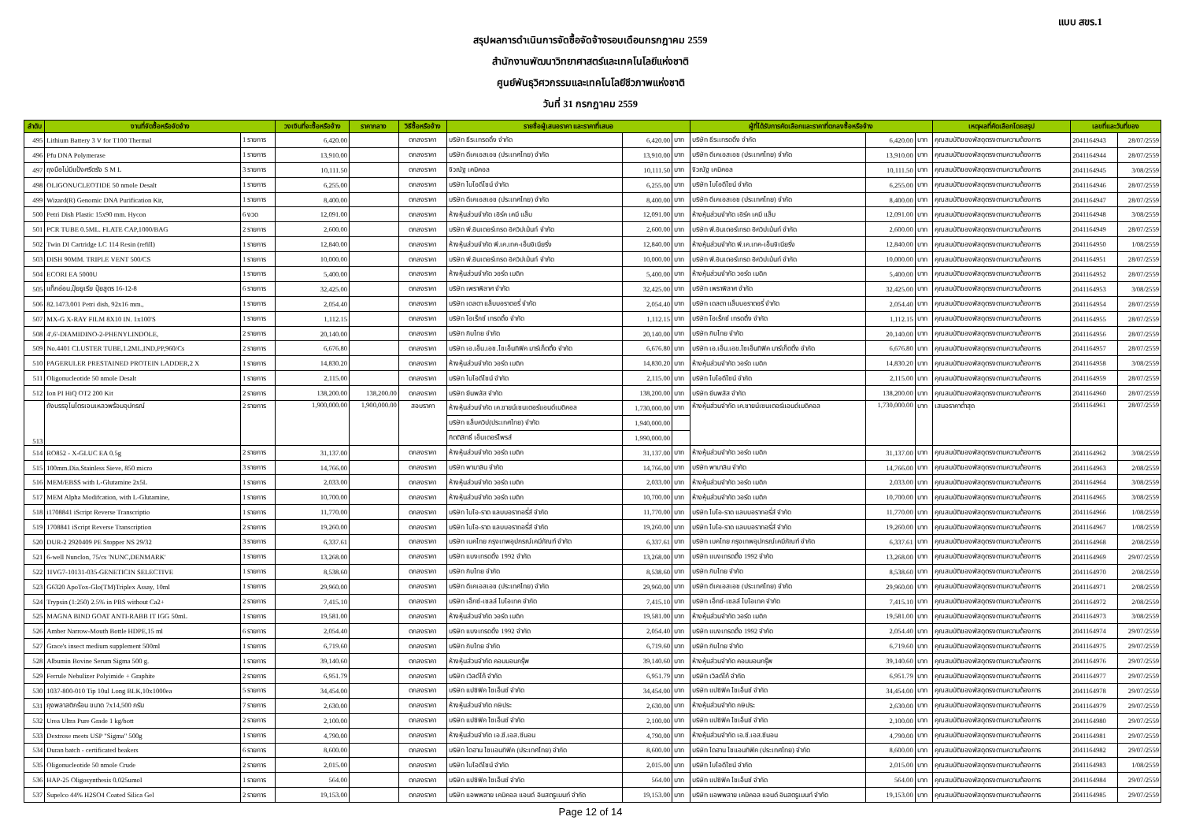แบบ สขร.1
สรุปผลการดำเนินการจัดซื้อจัดจ้างรอบเดือนกรกฎาคม 2559
สำนักงานพัฒนาวิทยาศาสตร์และเทคโนโลยีแห่งชาติ
ศูนย์พันธุวิศวกรรมและเทคโนโลยีชีวภาพแห่งชาติ
วันที่ 31 กรกฎาคม 2559
| ลำดับ | งานที่จัดซื้อหรือจัดจ้าง | | วงเงินที่จะซื้อหรือจ้าง | ราคากลาง | วิธีซื้อหรือจ้าง | รายชื่อผู้เสนอราคา และราคาที่เสนอ | | | ผู้ที่ได้รับการคัดเลือกและราคาที่ตกลงซื้อหรือจ้าง | | | เหตุผลที่คัดเลือกโดยสรุป | เลขที่และวันที่ของ | |
| --- | --- | --- | --- | --- | --- | --- | --- | --- | --- | --- | --- | --- | --- | --- |
| 495 | Lithium Battery 3 V for T100 Thermal | 1 รายการ | 6,420.00 | | ตกลงราคา | บริษัท ธีระเทรดดิ้ง จำกัด | 6,420.00 | บาท | บริษัท ธีระเทรดดิ้ง จำกัด | 6,420.00 | บาท | คุณสมบัติของพัสดุตรงตามความต้องการ | 2041164943 | 28/07/2559 |
| 496 | Pfu DNA Polymerase | 1 รายการ | 13,910.00 | | ตกลงราคา | บริษัท ดีเคเอสเอช (ประเทศไทย) จำกัด | 13,910.00 | บาท | บริษัท ดีเคเอสเอช (ประเทศไทย) จำกัด | 13,910.00 | บาท | คุณสมบัติของพัสดุตรงตามความต้องการ | 2041164944 | 28/07/2559 |
| 497 | ถุงมือไม่มีแป้งศรีตรัง S M L | 3 รายการ | 10,111.50 | | ตกลงราคา | จิวณัฐ เคมิคอล | 10,111.50 | บาท | จิวณัฐ เคมิคอล | 10,111.50 | บาท | คุณสมบัติของพัสดุตรงตามความต้องการ | 2041164945 | 3/08/2559 |
| 498 | OLIGONUCLEOTIDE 50 nmole Desalt | 1 รายการ | 6,255.00 | | ตกลงราคา | บริษัท ไบโอดีไซน์ จำกัด | 6,255.00 | บาท | บริษัท ไบโอดีไซน์ จำกัด | 6,255.00 | บาท | คุณสมบัติของพัสดุตรงตามความต้องการ | 2041164946 | 28/07/2559 |
| 499 | Wizard(R) Genomic DNA Purification Kit, | 1 รายการ | 8,400.00 | | ตกลงราคา | บริษัท ดีเคเอสเอช (ประเทศไทย) จำกัด | 8,400.00 | บาท | บริษัท ดีเคเอสเอช (ประเทศไทย) จำกัด | 8,400.00 | บาท | คุณสมบัติของพัสดุตรงตามความต้องการ | 2041164947 | 28/07/2559 |
| 500 | Petri Dish Plastic 15x90 mm. Hycon | 6 งวด | 12,091.00 | | ตกลงราคา | ห้างหุ้นส่วนจำกัด เอิร์ค เคมี แล็บ | 12,091.00 | บาท | ห้างหุ้นส่วนจำกัด เอิร์ค เคมี แล็บ | 12,091.00 | บาท | คุณสมบัติของพัสดุตรงตามความต้องการ | 2041164948 | 3/08/2559 |
| 501 | PCR TUBE 0.5ML. FLATE CAP,1000/BAG | 2 รายการ | 2,600.00 | | ตกลงราคา | บริษัท พี.อินเตอร์เทรด อิควิปเม้นท์ จำกัด | 2,600.00 | บาท | บริษัท พี.อินเตอร์เทรด อิควิปเม้นท์ จำกัด | 2,600.00 | บาท | คุณสมบัติของพัสดุตรงตามความต้องการ | 2041164949 | 28/07/2559 |
| 502 | Twin DI Cartridge LC 114 Resin (refill) | 1 รายการ | 12,840.00 | | ตกลงราคา | ห้างหุ้นส่วนจำกัด พี.เค.เทค-เอ็นจิเนียริ่ง | 12,840.00 | บาท | ห้างหุ้นส่วนจำกัด พี.เค.เทค-เอ็นจิเนียริ่ง | 12,840.00 | บาท | คุณสมบัติของพัสดุตรงตามความต้องการ | 2041164950 | 1/08/2559 |
| 503 | DISH 90MM. TRIPLE VENT 500/CS | 1 รายการ | 10,000.00 | | ตกลงราคา | บริษัท พี.อินเตอร์เทรด อิควิปเม้นท์ จำกัด | 10,000.00 | บาท | บริษัท พี.อินเตอร์เทรด อิควิปเม้นท์ จำกัด | 10,000.00 | บาท | คุณสมบัติของพัสดุตรงตามความต้องการ | 2041164951 | 28/07/2559 |
| 504 | ECORI EA 5000U | 1 รายการ | 5,400.00 | | ตกลงราคา | ห้างหุ้นส่วนจำกัด วอร์ด เมดิก | 5,400.00 | บาท | ห้างหุ้นส่วนจำกัด วอร์ด เมดิก | 5,400.00 | บาท | คุณสมบัติของพัสดุตรงตามความต้องการ | 2041164952 | 28/07/2559 |
| 505 | แท็กอ่อน,ปุ๋ยยูเรีย ปุ๋ยสูตร 16-12-8 | 6 รายการ | 32,425.00 | | ตกลงราคา | บริษัท เพราพิลาศ จำกัด | 32,425.00 | บาท | บริษัท เพราพิลาศ จำกัด | 32,425.00 | บาท | คุณสมบัติของพัสดุตรงตามความต้องการ | 2041164953 | 3/08/2559 |
| 506 | 82.1473.001 Petri dish, 92x16 mm., | 1 รายการ | 2,054.40 | | ตกลงราคา | บริษัท เดลตา แล็บบอราตอรี่ จำกัด | 2,054.40 | บาท | บริษัท เดลตา แล็บบอราตอรี่ จำกัด | 2,054.40 | บาท | คุณสมบัติของพัสดุตรงตามความต้องการ | 2041164954 | 28/07/2559 |
| 507 | MX-G X-RAY FILM 8X10 IN. 1x100'S | 1 รายการ | 1,112.15 | | ตกลงราคา | บริษัท โอเร็กซ์ เทรดดิ้ง จำกัด | 1,112.15 | บาท | บริษัท โอเร็กซ์ เทรดดิ้ง จำกัด | 1,112.15 | บาท | คุณสมบัติของพัสดุตรงตามความต้องการ | 2041164955 | 28/07/2559 |
| 508 | 4',6'-DIAMIDINO-2-PHENYLINDOLE, | 2 รายการ | 20,140.00 | | ตกลงราคา | บริษัท กิบไทย จำกัด | 20,140.00 | บาท | บริษัท กิบไทย จำกัด | 20,140.00 | บาท | คุณสมบัติของพัสดุตรงตามความต้องการ | 2041164956 | 28/07/2559 |
| 509 | No.4401 CLUSTER TUBE,1.2ML,IND,PP,960/Cs | 2 รายการ | 6,676.80 | | ตกลงราคา | บริษัท เอ.เอ็น.เอช.ไซเอ็นทิฟิค มาร์เก็ตติ้ง จำกัด | 6,676.80 | บาท | บริษัท เอ.เอ็น.เอช.ไซเอ็นทิฟิค มาร์เก็ตติ้ง จำกัด | 6,676.80 | บาท | คุณสมบัติของพัสดุตรงตามความต้องการ | 2041164957 | 28/07/2559 |
| 510 | PAGERULER PRESTAINED PROTEIN LADDER,2 X | 1 รายการ | 14,830.20 | | ตกลงราคา | ห้างหุ้นส่วนจำกัด วอร์ด เมดิก | 14,830.20 | บาท | ห้างหุ้นส่วนจำกัด วอร์ด เมดิก | 14,830.20 | บาท | คุณสมบัติของพัสดุตรงตามความต้องการ | 2041164958 | 3/08/2559 |
| 511 | Oligonucleotide 50 nmole Desalt | 1 รายการ | 2,115.00 | | ตกลงราคา | บริษัท ไบโอดีไซน์ จำกัด | 2,115.00 | บาท | บริษัท ไบโอดีไซน์ จำกัด | 2,115.00 | บาท | คุณสมบัติของพัสดุตรงตามความต้องการ | 2041164959 | 28/07/2559 |
| 512 | Ion PI HiQ OT2 200 Kit | 2 รายการ | 138,200.00 | 138,200.00 | ตกลงราคา | บริษัท ยีนพลัส จำกัด | 138,200.00 | บาท | บริษัท ยีนพลัส จำกัด | 138,200.00 | บาท | คุณสมบัติของพัสดุตรงตามความต้องการ | 2041164960 | 28/07/2559 |
| 513 | ถังบรรจุไนโตรเจนเหลวพร้อมอุปกรณ์ | 2 รายการ | 1,900,000.00 | 1,900,000.00 | สอบราคา | ห้างหุ้นส่วนจำกัด เค.ซายน์เซนเตอร์แอนด์เมดิคอล | 1,730,000.00 | บาท | ห้างหุ้นส่วนจำกัด เค.ซายน์เซนเตอร์แอนด์เมดิคอล | 1,730,000.00 | บาท | เสนอราคาต่ำสุด | 2041164961 | 28/07/2559 |
| | | | | | | บริษัท แล็บควิป(ประเทศไทย) จำกัด | 1,940,000.00 | | | | | | | |
| | | | | | | กิตติสิทธิ์ เอ็นเตอร์ไพรส์ | 1,990,000.00 | | | | | | | |
| 514 | RO852 - X-GLUC EA 0.5g | 2 รายการ | 31,137.00 | | ตกลงราคา | ห้างหุ้นส่วนจำกัด วอร์ด เมดิก | 31,137.00 | บาท | ห้างหุ้นส่วนจำกัด วอร์ด เมดิก | 31,137.00 | บาท | คุณสมบัติของพัสดุตรงตามความต้องการ | 2041164962 | 3/08/2559 |
| 515 | 100mm.Dia.Stainless Sieve, 850 micro | 3 รายการ | 14,766.00 | | ตกลงราคา | บริษัท พามาลิน จำกัด | 14,766.00 | บาท | บริษัท พามาลิน จำกัด | 14,766.00 | บาท | คุณสมบัติของพัสดุตรงตามความต้องการ | 2041164963 | 2/08/2559 |
| 516 | MEM/EBSS with L-Glutamine 2x5L | 1 รายการ | 2,033.00 | | ตกลงราคา | ห้างหุ้นส่วนจำกัด วอร์ด เมดิก | 2,033.00 | บาท | ห้างหุ้นส่วนจำกัด วอร์ด เมดิก | 2,033.00 | บาท | คุณสมบัติของพัสดุตรงตามความต้องการ | 2041164964 | 3/08/2559 |
| 517 | MEM Alpha Modifcation, with L-Glutamine, | 1 รายการ | 10,700.00 | | ตกลงราคา | ห้างหุ้นส่วนจำกัด วอร์ด เมดิก | 10,700.00 | บาท | ห้างหุ้นส่วนจำกัด วอร์ด เมดิก | 10,700.00 | บาท | คุณสมบัติของพัสดุตรงตามความต้องการ | 2041164965 | 3/08/2559 |
| 518 | i1708841 iScript Reverse Transcriptio | 1 รายการ | 11,770.00 | | ตกลงราคา | บริษัท ไบโอ-ราด แลบบอราทอรี่ส์ จำกัด | 11,770.00 | บาท | บริษัท ไบโอ-ราด แลบบอราทอรี่ส์ จำกัด | 11,770.00 | บาท | คุณสมบัติของพัสดุตรงตามความต้องการ | 2041164966 | 1/08/2559 |
| 519 | 1708841 iScript Reverse Transcription | 2 รายการ | 19,260.00 | | ตกลงราคา | บริษัท ไบโอ-ราด แลบบอราทอรี่ส์ จำกัด | 19,260.00 | บาท | บริษัท ไบโอ-ราด แลบบอราทอรี่ส์ จำกัด | 19,260.00 | บาท | คุณสมบัติของพัสดุตรงตามความต้องการ | 2041164967 | 1/08/2559 |
| 520 | DUR-2 2920409 PE Stopper NS 29/32 | 3 รายการ | 6,337.61 | | ตกลงราคา | บริษัท เบคไทย กรุงเทพอุปกรณ์เคมีภัณฑ์ จำกัด | 6,337.61 | บาท | บริษัท เบคไทย กรุงเทพอุปกรณ์เคมีภัณฑ์ จำกัด | 6,337.61 | บาท | คุณสมบัติของพัสดุตรงตามความต้องการ | 2041164968 | 2/08/2559 |
| 521 | 6-well Nunclon, 75/cs 'NUNC,DENMARK' | 1 รายการ | 13,268.00 | | ตกลงราคา | บริษัท แบงเทรดดิ้ง 1992 จำกัด | 13,268.00 | บาท | บริษัท แบงเทรดดิ้ง 1992 จำกัด | 13,268.00 | บาท | คุณสมบัติของพัสดุตรงตามความต้องการ | 2041164969 | 29/07/2559 |
| 522 | 1IVG7-10131-035-GENETICIN SELECTIVE | 1 รายการ | 8,538.60 | | ตกลงราคา | บริษัท กิบไทย จำกัด | 8,538.60 | บาท | บริษัท กิบไทย จำกัด | 8,538.60 | บาท | คุณสมบัติของพัสดุตรงตามความต้องการ | 2041164970 | 2/08/2559 |
| 523 | G6320 ApoTox-Glo(TM)Triplex Assay, 10ml | 1 รายการ | 29,960.00 | | ตกลงราคา | บริษัท ดีเคเอสเอช (ประเทศไทย) จำกัด | 29,960.00 | บาท | บริษัท ดีเคเอสเอช (ประเทศไทย) จำกัด | 29,960.00 | บาท | คุณสมบัติของพัสดุตรงตามความต้องการ | 2041164971 | 2/08/2559 |
| 524 | Trypsin (1:250) 2.5% in PBS without Ca2+ | 2 รายการ | 7,415.10 | | ตกลงราคา | บริษัท เอ็กซ์-เซลล์ ไบโอเทค จำกัด | 7,415.10 | บาท | บริษัท เอ็กซ์-เซลล์ ไบโอเทค จำกัด | 7,415.10 | บาท | คุณสมบัติของพัสดุตรงตามความต้องการ | 2041164972 | 2/08/2559 |
| 525 | MAGNA BIND GOAT ANTI-RABB IT IGG 50mL | 1 รายการ | 19,581.00 | | ตกลงราคา | ห้างหุ้นส่วนจำกัด วอร์ด เมดิก | 19,581.00 | บาท | ห้างหุ้นส่วนจำกัด วอร์ด เมดิก | 19,581.00 | บาท | คุณสมบัติของพัสดุตรงตามความต้องการ | 2041164973 | 3/08/2559 |
| 526 | Amber Narrow-Mouth Bottle HDPE,15 ml | 6 รายการ | 2,054.40 | | ตกลงราคา | บริษัท แบงเทรดดิ้ง 1992 จำกัด | 2,054.40 | บาท | บริษัท แบงเทรดดิ้ง 1992 จำกัด | 2,054.40 | บาท | คุณสมบัติของพัสดุตรงตามความต้องการ | 2041164974 | 29/07/2559 |
| 527 | Grace's insect medium supplement 500ml | 1 รายการ | 6,719.60 | | ตกลงราคา | บริษัท กิบไทย จำกัด | 6,719.60 | บาท | บริษัท กิบไทย จำกัด | 6,719.60 | บาท | คุณสมบัติของพัสดุตรงตามความต้องการ | 2041164975 | 29/07/2559 |
| 528 | Albumin Bovine Serum Sigma 500 g. | 1 รายการ | 39,140.60 | | ตกลงราคา | ห้างหุ้นส่วนจำกัด คอมมอนกรุ๊พ | 39,140.60 | บาท | ห้างหุ้นส่วนจำกัด คอมมอนกรุ๊พ | 39,140.60 | บาท | คุณสมบัติของพัสดุตรงตามความต้องการ | 2041164976 | 29/07/2559 |
| 529 | Ferrule Nebulizer Polyimide + Graphite | 2 รายการ | 6,951.79 | | ตกลงราคา | บริษัท เวิลด์โก้ จำกัด | 6,951.79 | บาท | บริษัท เวิลด์โก้ จำกัด | 6,951.79 | บาท | คุณสมบัติของพัสดุตรงตามความต้องการ | 2041164977 | 29/07/2559 |
| 530 | 1037-800-010 Tip 10ul Long BLK,10x1000ea | 5 รายการ | 34,454.00 | | ตกลงราคา | บริษัท แปซิฟิค ไซเอ็นซ์ จำกัด | 34,454.00 | บาท | บริษัท แปซิฟิค ไซเอ็นซ์ จำกัด | 34,454.00 | บาท | คุณสมบัติของพัสดุตรงตามความต้องการ | 2041164978 | 29/07/2559 |
| 531 | ถุงพลาสติกร้อน ขนาด 7x14,500 กรัม | 7 รายการ | 2,630.00 | | ตกลงราคา | ห้างหุ้นส่วนจำกัด กษิประ | 2,630.00 | บาท | ห้างหุ้นส่วนจำกัด กษิประ | 2,630.00 | บาท | คุณสมบัติของพัสดุตรงตามความต้องการ | 2041164979 | 29/07/2559 |
| 532 | Urea Ultra Pure Grade 1 kg/bott | 2 รายการ | 2,100.00 | | ตกลงราคา | บริษัท แปซิฟิค ไซเอ็นซ์ จำกัด | 2,100.00 | บาท | บริษัท แปซิฟิค ไซเอ็นซ์ จำกัด | 2,100.00 | บาท | คุณสมบัติของพัสดุตรงตามความต้องการ | 2041164980 | 29/07/2559 |
| 533 | Dextrose meets USP "Sigma" 500g | 1 รายการ | 4,790.00 | | ตกลงราคา | ห้างหุ้นส่วนจำกัด เอ.ซี.เอส.ซีนอน | 4,790.00 | บาท | ห้างหุ้นส่วนจำกัด เอ.ซี.เอส.ซีนอน | 4,790.00 | บาท | คุณสมบัติของพัสดุตรงตามความต้องการ | 2041164981 | 29/07/2559 |
| 534 | Duran batch - certificated beakers | 6 รายการ | 8,600.00 | | ตกลงราคา | บริษัท ไดฮาน ไซแอนทิฟิค (ประเทศไทย) จำกัด | 8,600.00 | บาท | บริษัท ไดฮาน ไซแอนทิฟิค (ประเทศไทย) จำกัด | 8,600.00 | บาท | คุณสมบัติของพัสดุตรงตามความต้องการ | 2041164982 | 29/07/2559 |
| 535 | Oligonucleotide 50 nmole Crude | 2 รายการ | 2,015.00 | | ตกลงราคา | บริษัท ไบโอดีไซน์ จำกัด | 2,015.00 | บาท | บริษัท ไบโอดีไซน์ จำกัด | 2,015.00 | บาท | คุณสมบัติของพัสดุตรงตามความต้องการ | 2041164983 | 1/08/2559 |
| 536 | HAP-25 Oligosynthesis 0.025umol | 1 รายการ | 564.00 | | ตกลงราคา | บริษัท แปซิฟิค ไซเอ็นซ์ จำกัด | 564.00 | บาท | บริษัท แปซิฟิค ไซเอ็นซ์ จำกัด | 564.00 | บาท | คุณสมบัติของพัสดุตรงตามความต้องการ | 2041164984 | 29/07/2559 |
| 537 | Supelco 44% H2SO4 Coated Silica Gel | 2 รายการ | 19,153.00 | | ตกลงราคา | บริษัท แอพพลาย เคมิคอล แอนด์ อินสตรูเมนท์ จำกัด | 19,153.00 | บาท | บริษัท แอพพลาย เคมิคอล แอนด์ อินสตรูเมนท์ จำกัด | 19,153.00 | บาท | คุณสมบัติของพัสดุตรงตามความต้องการ | 2041164985 | 29/07/2559 |
Page 12 of 14